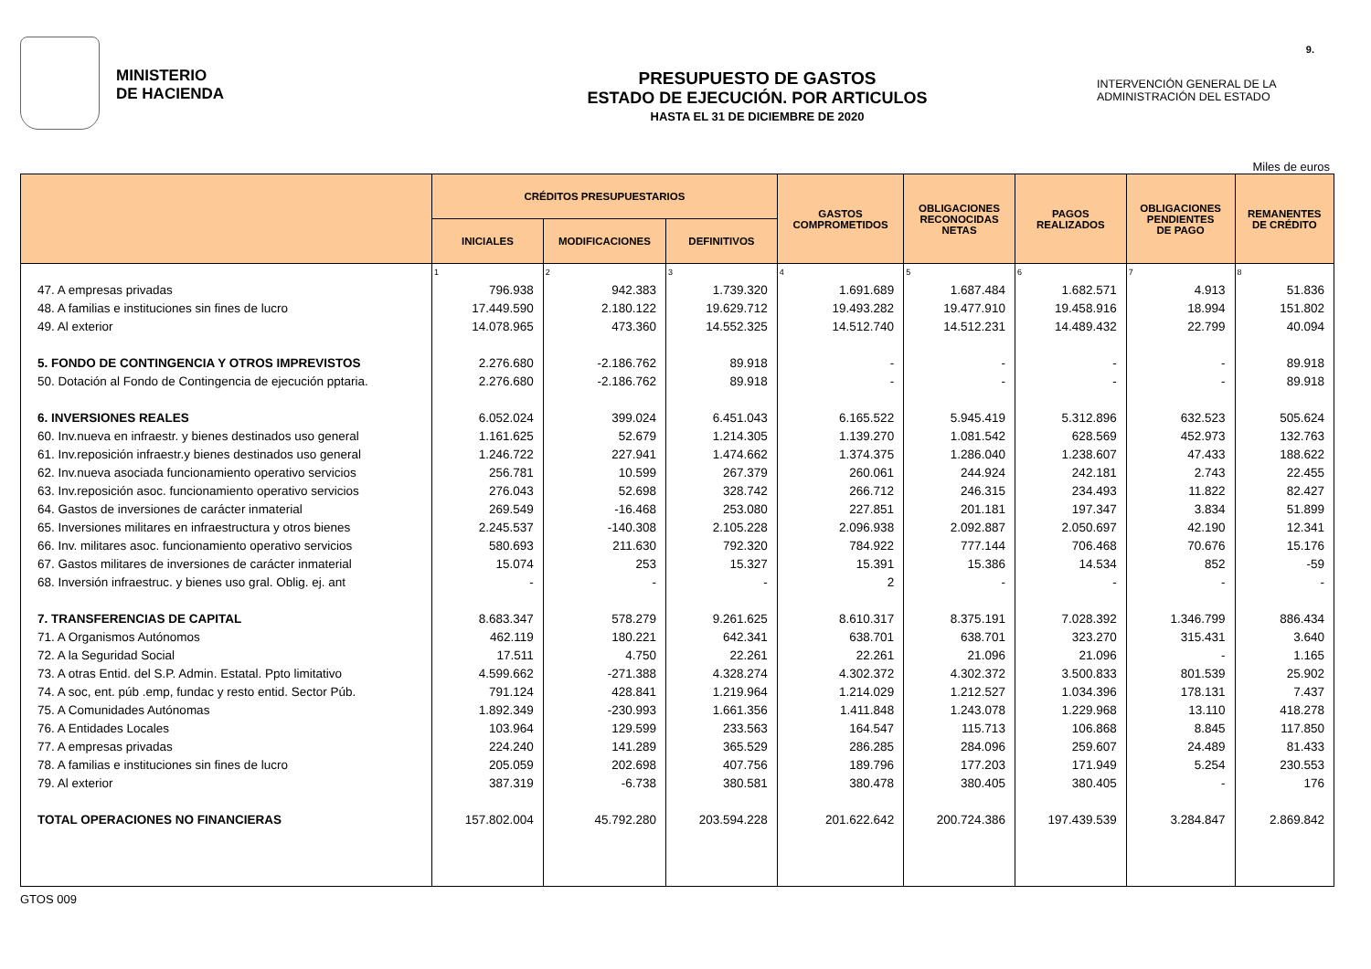9.
MINISTERIO
DE HACIENDA
PRESUPUESTO DE GASTOS
ESTADO DE EJECUCIÓN. POR ARTICULOS
HASTA EL 31 DE DICIEMBRE DE 2020
INTERVENCIÓN GENERAL DE LA
ADMINISTRACIÓN DEL ESTADO
Miles de euros
| | CRÉDITOS PRESUPUESTARIOS | | | GASTOS COMPROMETIDOS | OBLIGACIONES RECONOCIDAS NETAS | PAGOS REALIZADOS | OBLIGACIONES PENDIENTES DE PAGO | REMANENTES DE CRÉDITO |
| --- | --- | --- | --- | --- | --- | --- | --- | --- |
| | INICIALES | MODIFICACIONES | DEFINITIVOS | | | | | |
| | 1 | 2 | 3 | 4 | 5 | 6 | 7 | 8 |
| 47. A empresas privadas | 796.938 | 942.383 | 1.739.320 | 1.691.689 | 1.687.484 | 1.682.571 | 4.913 | 51.836 |
| 48. A familias e instituciones sin fines de lucro | 17.449.590 | 2.180.122 | 19.629.712 | 19.493.282 | 19.477.910 | 19.458.916 | 18.994 | 151.802 |
| 49. Al exterior | 14.078.965 | 473.360 | 14.552.325 | 14.512.740 | 14.512.231 | 14.489.432 | 22.799 | 40.094 |
| 5. FONDO DE CONTINGENCIA Y OTROS IMPREVISTOS | 2.276.680 | -2.186.762 | 89.918 | - | - | - | - | 89.918 |
| 50. Dotación al Fondo de Contingencia de ejecución pptaria. | 2.276.680 | -2.186.762 | 89.918 | - | - | - | - | 89.918 |
| 6. INVERSIONES REALES | 6.052.024 | 399.024 | 6.451.043 | 6.165.522 | 5.945.419 | 5.312.896 | 632.523 | 505.624 |
| 60. Inv.nueva en infraestr. y bienes destinados uso general | 1.161.625 | 52.679 | 1.214.305 | 1.139.270 | 1.081.542 | 628.569 | 452.973 | 132.763 |
| 61. Inv.reposición infraestr.y bienes destinados uso general | 1.246.722 | 227.941 | 1.474.662 | 1.374.375 | 1.286.040 | 1.238.607 | 47.433 | 188.622 |
| 62. Inv.nueva asociada funcionamiento operativo servicios | 256.781 | 10.599 | 267.379 | 260.061 | 244.924 | 242.181 | 2.743 | 22.455 |
| 63. Inv.reposición asoc. funcionamiento operativo servicios | 276.043 | 52.698 | 328.742 | 266.712 | 246.315 | 234.493 | 11.822 | 82.427 |
| 64. Gastos de inversiones de carácter inmaterial | 269.549 | -16.468 | 253.080 | 227.851 | 201.181 | 197.347 | 3.834 | 51.899 |
| 65. Inversiones militares en infraestructura y otros bienes | 2.245.537 | -140.308 | 2.105.228 | 2.096.938 | 2.092.887 | 2.050.697 | 42.190 | 12.341 |
| 66. Inv. militares asoc. funcionamiento operativo servicios | 580.693 | 211.630 | 792.320 | 784.922 | 777.144 | 706.468 | 70.676 | 15.176 |
| 67. Gastos militares de inversiones de carácter inmaterial | 15.074 | 253 | 15.327 | 15.391 | 15.386 | 14.534 | 852 | -59 |
| 68. Inversión infraestruc. y bienes uso gral. Oblig. ej. ant | - | - | - | 2 | - | - | - | - |
| 7. TRANSFERENCIAS DE CAPITAL | 8.683.347 | 578.279 | 9.261.625 | 8.610.317 | 8.375.191 | 7.028.392 | 1.346.799 | 886.434 |
| 71. A Organismos Autónomos | 462.119 | 180.221 | 642.341 | 638.701 | 638.701 | 323.270 | 315.431 | 3.640 |
| 72. A la Seguridad Social | 17.511 | 4.750 | 22.261 | 22.261 | 21.096 | 21.096 | - | 1.165 |
| 73. A otras Entid. del S.P. Admin. Estatal. Ppto limitativo | 4.599.662 | -271.388 | 4.328.274 | 4.302.372 | 4.302.372 | 3.500.833 | 801.539 | 25.902 |
| 74. A soc, ent. púb .emp, fundac y resto entid. Sector Púb. | 791.124 | 428.841 | 1.219.964 | 1.214.029 | 1.212.527 | 1.034.396 | 178.131 | 7.437 |
| 75. A Comunidades Autónomas | 1.892.349 | -230.993 | 1.661.356 | 1.411.848 | 1.243.078 | 1.229.968 | 13.110 | 418.278 |
| 76. A Entidades Locales | 103.964 | 129.599 | 233.563 | 164.547 | 115.713 | 106.868 | 8.845 | 117.850 |
| 77. A empresas privadas | 224.240 | 141.289 | 365.529 | 286.285 | 284.096 | 259.607 | 24.489 | 81.433 |
| 78. A familias e instituciones sin fines de lucro | 205.059 | 202.698 | 407.756 | 189.796 | 177.203 | 171.949 | 5.254 | 230.553 |
| 79. Al exterior | 387.319 | -6.738 | 380.581 | 380.478 | 380.405 | 380.405 | - | 176 |
| TOTAL OPERACIONES NO FINANCIERAS | 157.802.004 | 45.792.280 | 203.594.228 | 201.622.642 | 200.724.386 | 197.439.539 | 3.284.847 | 2.869.842 |
GTOS 009